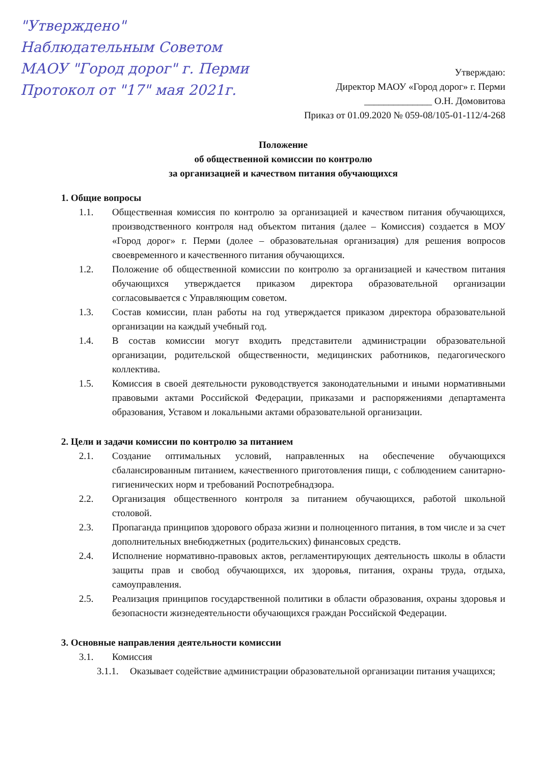"Утверждено"
Наблюдательным Советом
МАОУ "Город дорог" г. Перми
Протокол от "17" мая 2021г.
Утверждаю:
Директор МАОУ «Город дорог» г. Перми
______________ О.Н. Домовитова
Приказ от 01.09.2020 № 059-08/105-01-112/4-268
Положение
об общественной комиссии по контролю
за организацией и качеством питания обучающихся
1. Общие вопросы
1.1. Общественная комиссия по контролю за организацией и качеством питания обучающихся, производственного контроля над объектом питания (далее – Комиссия) создается в МОУ «Город дорог» г. Перми (долее – образовательная организация) для решения вопросов своевременного и качественного питания обучающихся.
1.2. Положение об общественной комиссии по контролю за организацией и качеством питания обучающихся утверждается приказом директора образовательной организации согласовывается с Управляющим советом.
1.3. Состав комиссии, план работы на год утверждается приказом директора образовательной организации на каждый учебный год.
1.4. В состав комиссии могут входить представители администрации образовательной организации, родительской общественности, медицинских работников, педагогического коллектива.
1.5. Комиссия в своей деятельности руководствуется законодательными и иными нормативными правовыми актами Российской Федерации, приказами и распоряжениями департамента образования, Уставом и локальными актами образовательной организации.
2. Цели и задачи комиссии по контролю за питанием
2.1. Создание оптимальных условий, направленных на обеспечение обучающихся сбалансированным питанием, качественного приготовления пищи, с соблюдением санитарно-гигиенических норм и требований Роспотребнадзора.
2.2. Организация общественного контроля за питанием обучающихся, работой школьной столовой.
2.3. Пропаганда принципов здорового образа жизни и полноценного питания, в том числе и за счет дополнительных внебюджетных (родительских) финансовых средств.
2.4. Исполнение нормативно-правовых актов, регламентирующих деятельность школы в области защиты прав и свобод обучающихся, их здоровья, питания, охраны труда, отдыха, самоуправления.
2.5. Реализация принципов государственной политики в области образования, охраны здоровья и безопасности жизнедеятельности обучающихся граждан Российской Федерации.
3. Основные направления деятельности комиссии
3.1. Комиссия
3.1.1. Оказывает содействие администрации образовательной организации питания учащихся;